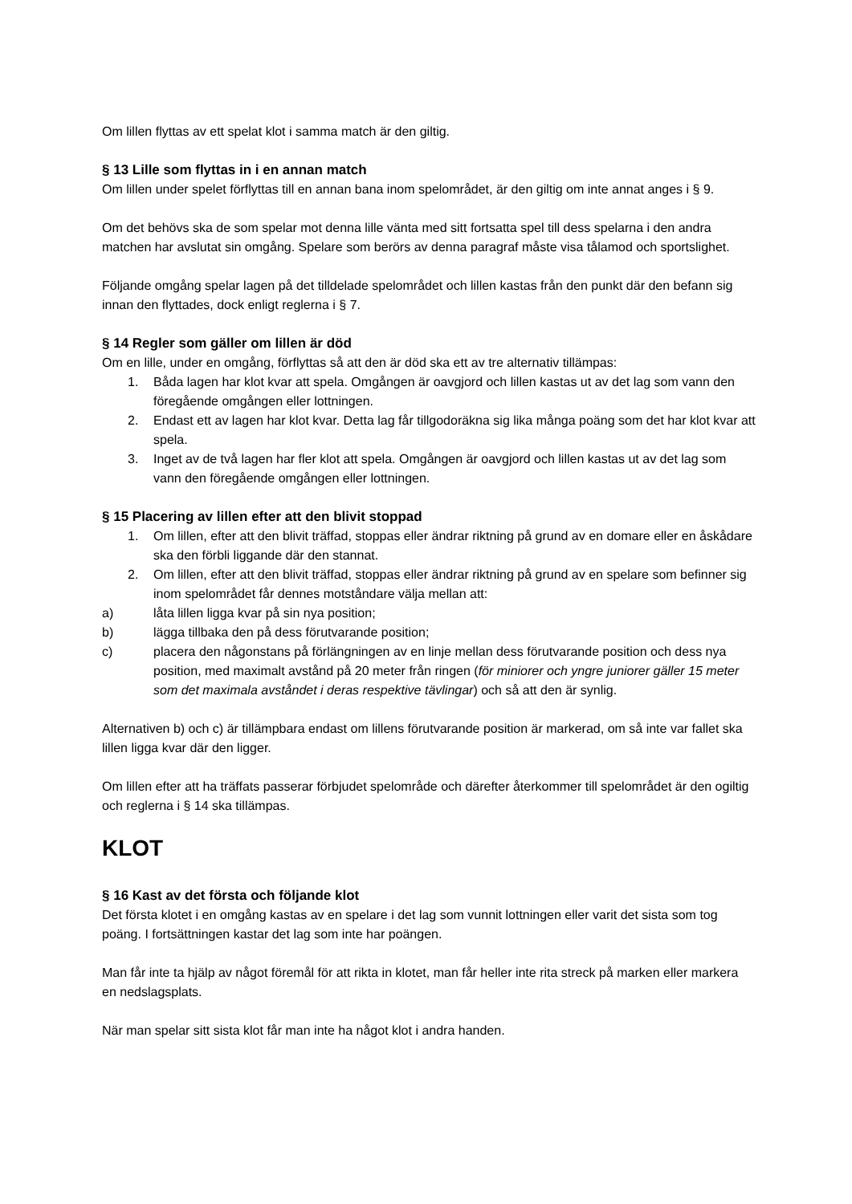Om lillen flyttas av ett spelat klot i samma match är den giltig.
§ 13 Lille som flyttas in i en annan match
Om lillen under spelet förflyttas till en annan bana inom spelområdet, är den giltig om inte annat anges i § 9.
Om det behövs ska de som spelar mot denna lille vänta med sitt fortsatta spel till dess spelarna i den andra matchen har avslutat sin omgång. Spelare som berörs av denna paragraf måste visa tålamod och sportslighet.
Följande omgång spelar lagen på det tilldelade spelområdet och lillen kastas från den punkt där den befann sig innan den flyttades, dock enligt reglerna i § 7.
§ 14 Regler som gäller om lillen är död
Om en lille, under en omgång, förflyttas så att den är död ska ett av tre alternativ tillämpas:
1. Båda lagen har klot kvar att spela. Omgången är oavgjord och lillen kastas ut av det lag som vann den föregående omgången eller lottningen.
2. Endast ett av lagen har klot kvar. Detta lag får tillgodoräkna sig lika många poäng som det har klot kvar att spela.
3. Inget av de två lagen har fler klot att spela. Omgången är oavgjord och lillen kastas ut av det lag som vann den föregående omgången eller lottningen.
§ 15 Placering av lillen efter att den blivit stoppad
1. Om lillen, efter att den blivit träffad, stoppas eller ändrar riktning på grund av en domare eller en åskådare ska den förbli liggande där den stannat.
2. Om lillen, efter att den blivit träffad, stoppas eller ändrar riktning på grund av en spelare som befinner sig inom spelområdet får dennes motståndare välja mellan att:
a) låta lillen ligga kvar på sin nya position;
b) lägga tillbaka den på dess förutvarande position;
c) placera den någonstans på förlängningen av en linje mellan dess förutvarande position och dess nya position, med maximalt avstånd på 20 meter från ringen (för miniorer och yngre juniorer gäller 15 meter som det maximala avståndet i deras respektive tävlingar) och så att den är synlig.
Alternativen b) och c) är tillämpbara endast om lillens förutvarande position är markerad, om så inte var fallet ska lillen ligga kvar där den ligger.
Om lillen efter att ha träffats passerar förbjudet spelområde och därefter återkommer till spelområdet är den ogiltig och reglerna i § 14 ska tillämpas.
KLOT
§ 16 Kast av det första och följande klot
Det första klotet i en omgång kastas av en spelare i det lag som vunnit lottningen eller varit det sista som tog poäng. I fortsättningen kastar det lag som inte har poängen.
Man får inte ta hjälp av något föremål för att rikta in klotet, man får heller inte rita streck på marken eller markera en nedslagsplats.
När man spelar sitt sista klot får man inte ha något klot i andra handen.